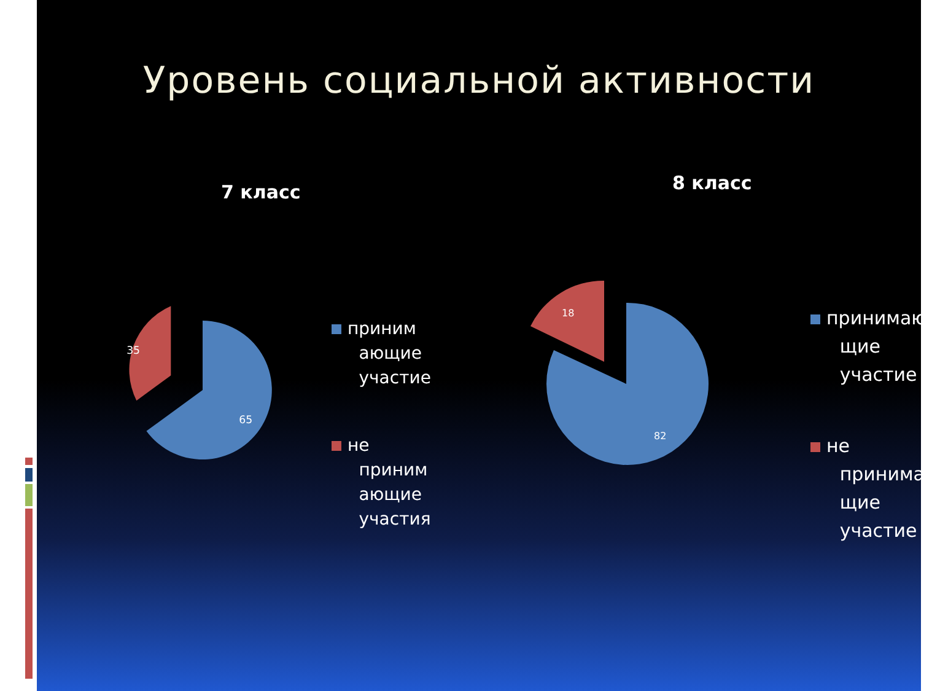Уровень социальной активности
7 класс
65
35
приним
ающие
участие
не
приним
ающие
участия
8 класс
82
18
принимаю
щие
участие
не
принимаю
щие
участие